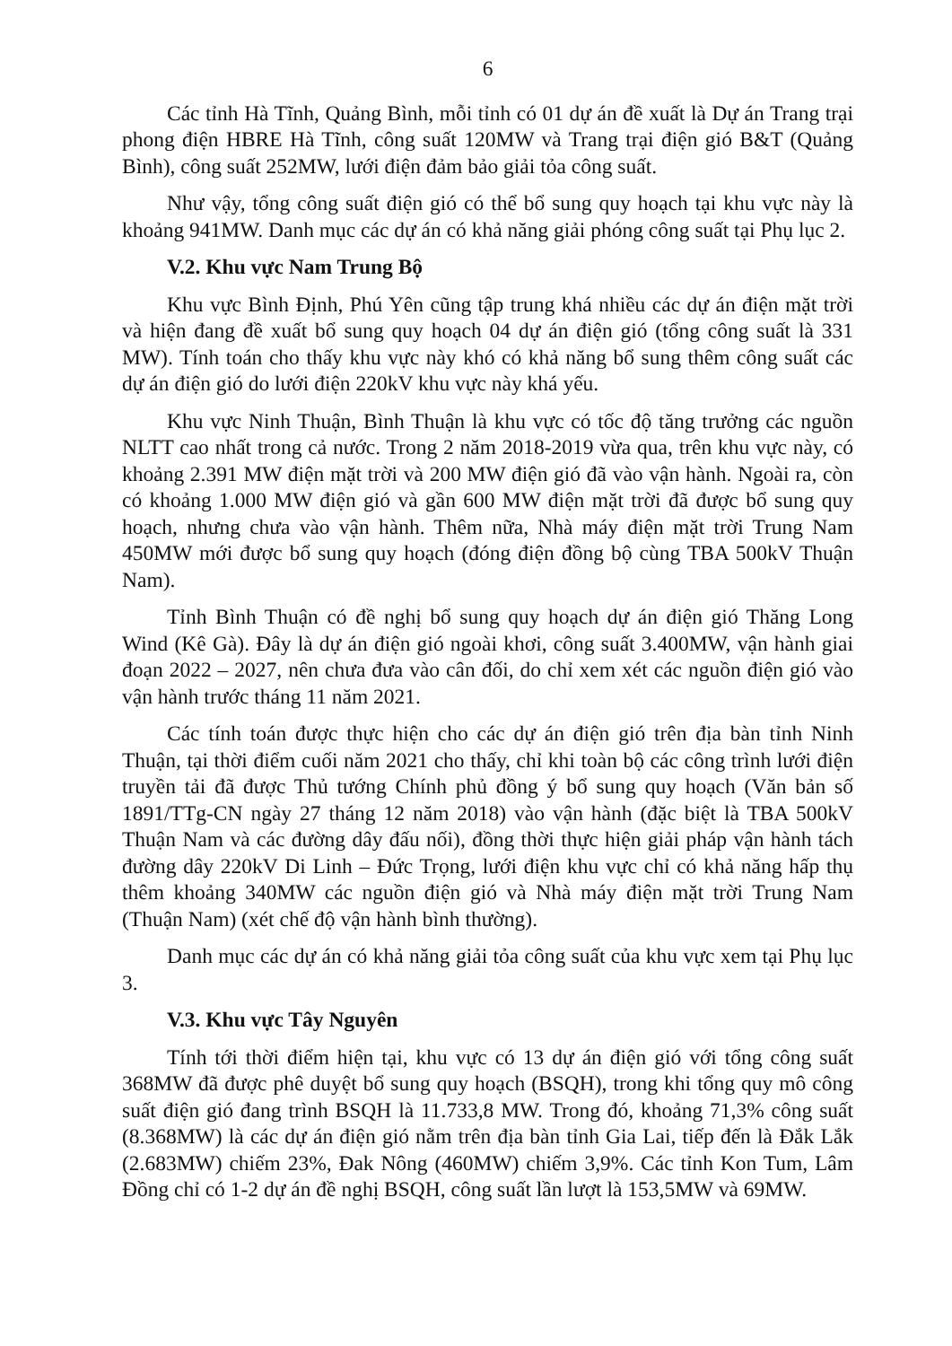6
Các tỉnh Hà Tĩnh, Quảng Bình, mỗi tỉnh có 01 dự án đề xuất là Dự án Trang trại phong điện HBRE Hà Tĩnh, công suất 120MW và Trang trại điện gió B&T (Quảng Bình), công suất 252MW, lưới điện đảm bảo giải tỏa công suất.
Như vậy, tổng công suất điện gió có thể bổ sung quy hoạch tại khu vực này là khoảng 941MW. Danh mục các dự án có khả năng giải phóng công suất tại Phụ lục 2.
V.2. Khu vực Nam Trung Bộ
Khu vực Bình Định, Phú Yên cũng tập trung khá nhiều các dự án điện mặt trời và hiện đang đề xuất bổ sung quy hoạch 04 dự án điện gió (tổng công suất là 331 MW). Tính toán cho thấy khu vực này khó có khả năng bổ sung thêm công suất các dự án điện gió do lưới điện 220kV khu vực này khá yếu.
Khu vực Ninh Thuận, Bình Thuận là khu vực có tốc độ tăng trưởng các nguồn NLTT cao nhất trong cả nước. Trong 2 năm 2018-2019 vừa qua, trên khu vực này, có khoảng 2.391 MW điện mặt trời và 200 MW điện gió đã vào vận hành. Ngoài ra, còn có khoảng 1.000 MW điện gió và gần 600 MW điện mặt trời đã được bổ sung quy hoạch, nhưng chưa vào vận hành. Thêm nữa, Nhà máy điện mặt trời Trung Nam 450MW mới được bổ sung quy hoạch (đóng điện đồng bộ cùng TBA 500kV Thuận Nam).
Tỉnh Bình Thuận có đề nghị bổ sung quy hoạch dự án điện gió Thăng Long Wind (Kê Gà). Đây là dự án điện gió ngoài khơi, công suất 3.400MW, vận hành giai đoạn 2022 – 2027, nên chưa đưa vào cân đối, do chỉ xem xét các nguồn điện gió vào vận hành trước tháng 11 năm 2021.
Các tính toán được thực hiện cho các dự án điện gió trên địa bàn tỉnh Ninh Thuận, tại thời điểm cuối năm 2021 cho thấy, chỉ khi toàn bộ các công trình lưới điện truyền tải đã được Thủ tướng Chính phủ đồng ý bổ sung quy hoạch (Văn bản số 1891/TTg-CN ngày 27 tháng 12 năm 2018) vào vận hành (đặc biệt là TBA 500kV Thuận Nam và các đường dây đấu nối), đồng thời thực hiện giải pháp vận hành tách đường dây 220kV Di Linh – Đức Trọng, lưới điện khu vực chỉ có khả năng hấp thụ thêm khoảng 340MW các nguồn điện gió và Nhà máy điện mặt trời Trung Nam (Thuận Nam) (xét chế độ vận hành bình thường).
Danh mục các dự án có khả năng giải tỏa công suất của khu vực xem tại Phụ lục 3.
V.3. Khu vực Tây Nguyên
Tính tới thời điểm hiện tại, khu vực có 13 dự án điện gió với tổng công suất 368MW đã được phê duyệt bổ sung quy hoạch (BSQH), trong khi tổng quy mô công suất điện gió đang trình BSQH là 11.733,8 MW. Trong đó, khoảng 71,3% công suất (8.368MW) là các dự án điện gió nằm trên địa bàn tỉnh Gia Lai, tiếp đến là Đắk Lắk (2.683MW) chiếm 23%, Đak Nông (460MW) chiếm 3,9%. Các tỉnh Kon Tum, Lâm Đồng chỉ có 1-2 dự án đề nghị BSQH, công suất lần lượt là 153,5MW và 69MW.